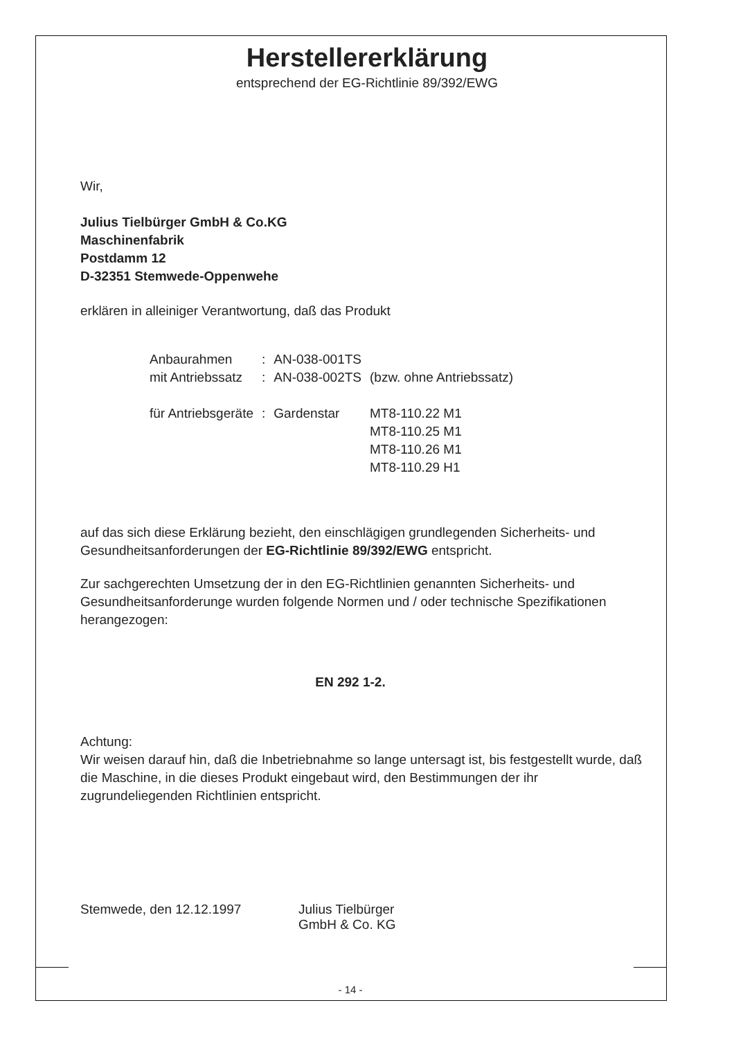Herstellererklärung
entsprechend der EG-Richtlinie 89/392/EWG
Wir,
Julius Tielbürger GmbH & Co.KG
Maschinenfabrik
Postdamm 12
D-32351 Stemwede-Oppenwehe
erklären in alleiniger Verantwortung, daß das Produkt
| Anbaurahmen | : | AN-038-001TS | |
| mit Antriebssatz | : | AN-038-002TS | (bzw. ohne Antriebssatz) |
| für Antriebsgeräte | : | Gardenstar | MT8-110.22 M1 MT8-110.25 M1 MT8-110.26 M1 MT8-110.29 H1 |
auf das sich diese Erklärung bezieht, den einschlägigen grundlegenden Sicherheits- und Gesundheitsanforderungen der EG-Richtlinie 89/392/EWG entspricht.
Zur sachgerechten Umsetzung der in den EG-Richtlinien genannten Sicherheits- und Gesundheitsanforderunge wurden folgende Normen und / oder technische Spezifikationen herangezogen:
EN 292 1-2.
Achtung:
Wir weisen darauf hin, daß die Inbetriebnahme so lange untersagt ist, bis festgestellt wurde, daß die Maschine, in die dieses Produkt eingebaut wird, den Bestimmungen der ihr zugrundeliegenden Richtlinien entspricht.
Stemwede, den 12.12.1997 Julius Tielbürger
GmbH & Co. KG
- 14 -